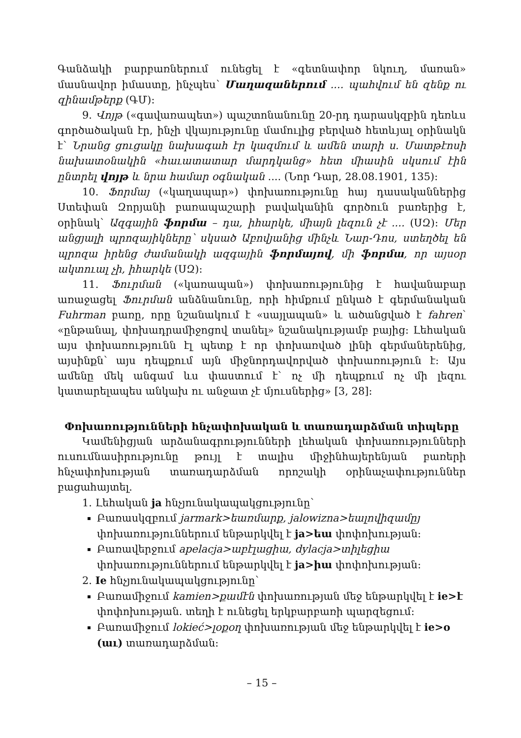Գանձակի բարբառներում ունեցել է «գետնափոր նկուղ, մառան» մասնավոր իմաստը, ինչպես՝ Մաղազաներում .... պահվում են զենք ու զինամթերք (ԳՄ):
9. Վոյթ («գավառապետ») պաշտոնանունը 20-րդ դարասկզբին դեռևս գործածական էր, ինչի վկայությունը մամուլից բերված հետևյալ օրինակն է՝ Նրանց ցուցակը նախագահ էր կազմում և ամեն տարի ս. Մատթէոսի նախատօնակին «հաւատատար մարդկանց» հետ միասին սկսում էին ընտրել վոյթ և նրա համար օգնական .... (Նոր Դար, 28.08.1901, 135):
10. Ֆորմայ («կաղապար») փոխառությունը հայ դասականներից Ստեփան Զորյանի բառապաշարի բավականին գործուն բառերից է, օրինակ՝ Ազգային ֆորմա – դա, իհարկե, միայն լեզուն չէ .... (ՍԶ): Մեր անցյալի պրոզայիկները՝ սկսած Աբովյանից մինչև Նար-Դոս, ստեղծել են պրոզա իրենց ժամանակի ազգային ֆորմայով, մի ֆորմա, որ այսօր ակտուալ չի, իհարկե (ՍԶ):
11. Ֆուրման («կառապան») փոխառությունից է հավանաբար առաջացել Ֆուրման անձնանունը, որի հիմքում ընկած է գերմանական Fuhrman բառը, որը նշանակում է «սայլապան» և ածանցված է fahren՝ «ընթանալ, փոխադրամիջոցով տանել» նշանակությամբ բայից: Լեհական այս փոխառությունն էլ պետք է որ փոխառված լինի գերմաներենից, այսինքն՝ այս դեպքում այն միջնորդավորված փոխառություն է: Այս ամենը մեկ անգամ ևս փաստում է՝ ոչ մի դեպքում ոչ մի լեզու կատարելապես անկախ ու անջատ չէ մյուսներից» [3, 28]:
Փոխառությունների հնչափոխական և տառադարձման տիպերը
Կամենիցյան արձանագրությունների լեհական փոխառությունների ուսումնասիրությունը թույլ է տալիս միջինհայերենյան բառերի հնչափոխության տառադարձման որոշակի օրինաչափություններ բացահայտել.
1. Լեհական ja հնչյունակապակցությունը՝
Բառասկզբում jarmark>եառմարք, jalowizna>եալովիզամըյ փոխառություններում ենթարկվել է ja>եա փոփոխության:
Բառավերջում apelacja>աբէլացիա, dylacja>տիլեցիա փոխառություններում ենթարկվել է ja>իա փոփոխության:
2. Ie հնչյունակապակցությունը՝
Բառամիջում kamien>քամէն փոխառության մեջ ենթարկվել է ie>է փոփոխության. տեղի է ունեցել երկբարբառի պարզեցում:
Բառամիջում lokieć>լօքօղ փոխառության մեջ ենթարկվել է ie>o (աւ) տառադարձման:
– 15 –